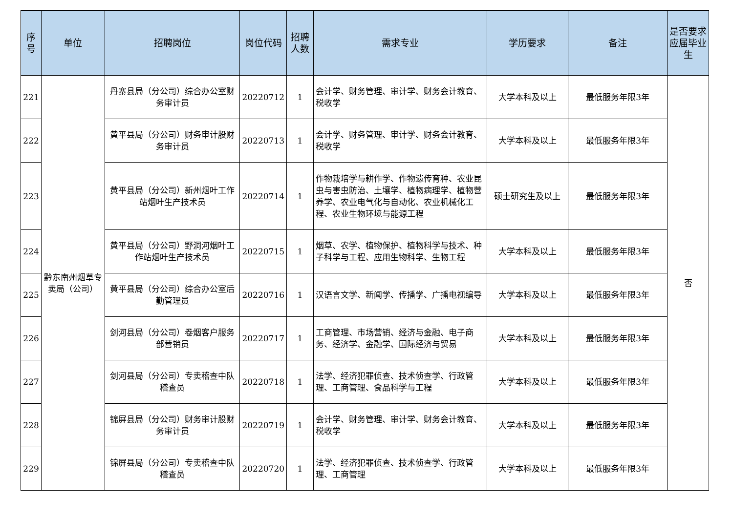| 序号 | 单位 | 招聘岗位 | 岗位代码 | 招聘人数 | 需求专业 | 学历要求 | 备注 | 是否要求应届毕业生 |
| --- | --- | --- | --- | --- | --- | --- | --- | --- |
| 221 | 黔东南州烟草专卖局（公司） | 丹寨县局（分公司）综合办公室财务审计员 | 20220712 | 1 | 会计学、财务管理、审计学、财务会计教育、税收学 | 大学本科及以上 | 最低服务年限3年 | 否 |
| 222 | | 黄平县局（分公司）财务审计股财务审计员 | 20220713 | 1 | 会计学、财务管理、审计学、财务会计教育、税收学 | 大学本科及以上 | 最低服务年限3年 | |
| 223 | | 黄平县局（分公司）新州烟叶工作站烟叶生产技术员 | 20220714 | 1 | 作物栽培学与耕作学、作物遗传育种、农业昆虫与害虫防治、土壤学、植物病理学、植物营养学、农业电气化与自动化、农业机械化工程、农业生物环境与能源工程 | 硕士研究生及以上 | 最低服务年限3年 | |
| 224 | | 黄平县局（分公司）野洞河烟叶工作站烟叶生产技术员 | 20220715 | 1 | 烟草、农学、植物保护、植物科学与技术、种子科学与工程、应用生物科学、生物工程 | 大学本科及以上 | 最低服务年限3年 | |
| 225 | | 黄平县局（分公司）综合办公室后勤管理员 | 20220716 | 1 | 汉语言文学、新闻学、传播学、广播电视编导 | 大学本科及以上 | 最低服务年限3年 | |
| 226 | | 剑河县局（分公司）卷烟客户服务部营销员 | 20220717 | 1 | 工商管理、市场营销、经济与金融、电子商务、经济学、金融学、国际经济与贸易 | 大学本科及以上 | 最低服务年限3年 | |
| 227 | | 剑河县局（分公司）专卖稽查中队稽查员 | 20220718 | 1 | 法学、经济犯罪侦查、技术侦查学、行政管理、工商管理、食品科学与工程 | 大学本科及以上 | 最低服务年限3年 | |
| 228 | | 锦屏县局（分公司）财务审计股财务审计员 | 20220719 | 1 | 会计学、财务管理、审计学、财务会计教育、税收学 | 大学本科及以上 | 最低服务年限3年 | |
| 229 | | 锦屏县局（分公司）专卖稽查中队稽查员 | 20220720 | 1 | 法学、经济犯罪侦查、技术侦查学、行政管理、工商管理 | 大学本科及以上 | 最低服务年限3年 | |